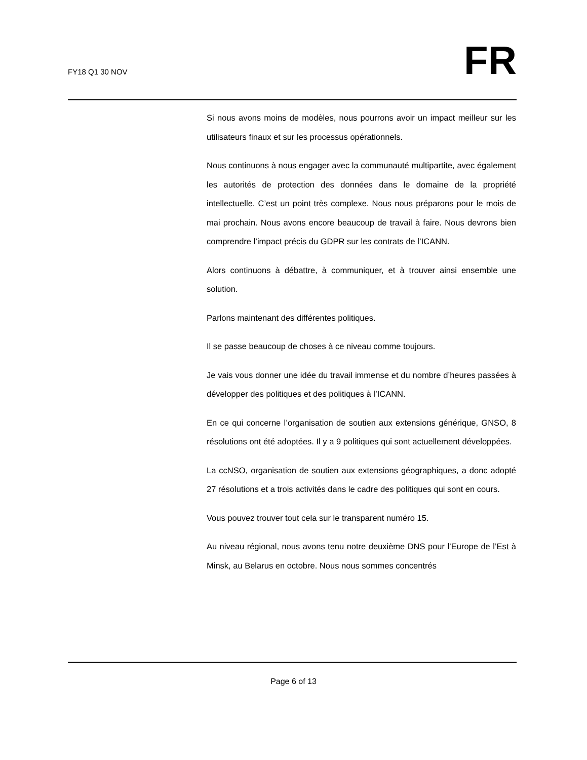FY18 Q1 30 NOV
FR
Si nous avons moins de modèles, nous pourrons avoir un impact meilleur sur les utilisateurs finaux et sur les processus opérationnels.
Nous continuons à nous engager avec la communauté multipartite, avec également les autorités de protection des données dans le domaine de la propriété intellectuelle. C’est un point très complexe. Nous nous préparons pour le mois de mai prochain. Nous avons encore beaucoup de travail à faire. Nous devrons bien comprendre l’impact précis du GDPR sur les contrats de l’ICANN.
Alors continuons à débattre, à communiquer, et à trouver ainsi ensemble une solution.
Parlons maintenant des différentes politiques.
Il se passe beaucoup de choses à ce niveau comme toujours.
Je vais vous donner une idée du travail immense et du nombre d’heures passées à développer des politiques et des politiques à l’ICANN.
En ce qui concerne l’organisation de soutien aux extensions générique, GNSO, 8 résolutions ont été adoptées. Il y a 9 politiques qui sont actuellement développées.
La ccNSO, organisation de soutien aux extensions géographiques, a donc adopté 27 résolutions et a trois activités dans le cadre des politiques qui sont en cours.
Vous pouvez trouver tout cela sur le transparent numéro 15.
Au niveau régional, nous avons tenu notre deuxième DNS pour l’Europe de l’Est à Minsk, au Belarus en octobre. Nous nous sommes concentrés
Page 6 of 13